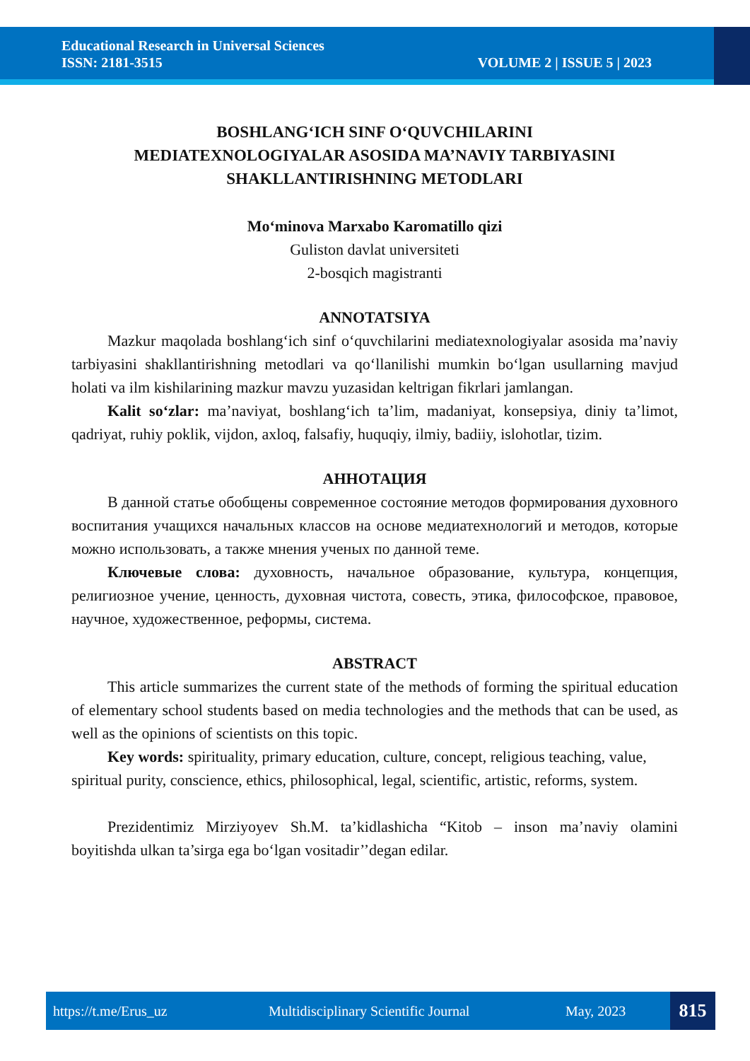Educational Research in Universal Sciences
ISSN: 2181-3515
VOLUME 2 | ISSUE 5 | 2023
BOSHLANG‘ICH SINF O‘QUVCHILARINI
MEDIATEXNOLOGIYALAR ASOSIDA MA’NAVIY TARBIYASINI
SHAKLLANTIRISHNING METODLARI
Mo‘minova Marxabo Karomatillo qizi
Guliston davlat universiteti
2-bosqich magistranti
ANNOTATSIYA
Mazkur maqolada boshlang‘ich sinf o‘quvchilarini mediatexnologiyalar asosida ma’naviy tarbiyasini shakllantirishning metodlari va qo‘llanilishi mumkin bo‘lgan usullarning mavjud holati va ilm kishilarining mazkur mavzu yuzasidan keltrigan fikrlari jamlangan.
Kalit so‘zlar: ma’naviyat, boshlang‘ich ta’lim, madaniyat, konsepsiya, diniy ta’limot, qadriyat, ruhiy poklik, vijdon, axloq, falsafiy, huquqiy, ilmiy, badiiy, islohotlar, tizim.
АННОТАЦИЯ
В данной статье обобщены современное состояние методов формирования духовного воспитания учащихся начальных классов на основе медиатехнологий и методов, которые можно использовать, а также мнения ученых по данной теме.
Ключевые слова: духовность, начальное образование, культура, концепция, религиозное учение, ценность, духовная чистота, совесть, этика, философское, правовое, научное, художественное, реформы, система.
ABSTRACT
This article summarizes the current state of the methods of forming the spiritual education of elementary school students based on media technologies and the methods that can be used, as well as the opinions of scientists on this topic.
Key words: spirituality, primary education, culture, concept, religious teaching, value, spiritual purity, conscience, ethics, philosophical, legal, scientific, artistic, reforms, system.
Prezidentimiz Mirziyoyev Sh.M. ta’kidlashicha “Kitob – inson ma’naviy olamini boyitishda ulkan ta’sirga ega bo‘lgan vositadir’’degan edilar.
https://t.me/Erus_uz Multidisciplinary Scientific Journal May, 2023
815